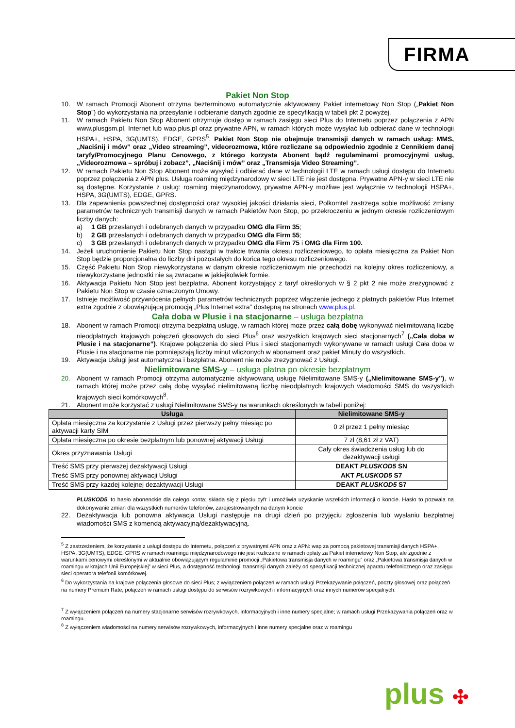FIRMA
Pakiet Non Stop
10. W ramach Promocji Abonent otrzyma bezterminowo automatycznie aktywowany Pakiet internetowy Non Stop („Pakiet Non Stop”) do wykorzystania na przesyłanie i odbieranie danych zgodnie ze specyfikacją w tabeli pkt 2 powyżej.
11. W ramach Pakietu Non Stop Abonent otrzymuje dostęp w ramach zasięgu sieci Plus do Internetu poprzez połączenia z APN www.plusgsm.pl, Internet lub wap.plus.pl oraz prywatne APN, w ramach których może wysyłać lub odbierać dane w technologii HSPA+, HSPA, 3G(UMTS), EDGE, GPRS<sup>5</sup>. Pakiet Non Stop nie obejmuje transmisji danych w ramach usług: MMS, „Naciśnij i mów” oraz „Video streaming”, videorozmowa, które rozliczane są odpowiednio zgodnie z Cennikiem danej taryfy/Promocyjnego Planu Cenowego, z którego korzysta Abonent bądź regulaminami promocyjnymi usług, „Videorozmowa – spróbuj i zobacz”, „Naciśnij i mów” oraz „Transmisja Video Streaming”.
12. W ramach Pakietu Non Stop Abonent może wysyłać i odbierać dane w technologii LTE w ramach usługi dostępu do Internetu poprzez połączenia z APN plus. Usługa roaming międzynarodowy w sieci LTE nie jest dostępna. Prywatne APN-y w sieci LTE nie są dostępne. Korzystanie z usług: roaming międzynarodowy, prywatne APN-y możliwe jest wyłącznie w technologii HSPA+, HSPA, 3G(UMTS), EDGE, GPRS.
13. Dla zapewnienia powszechnej dostępności oraz wysokiej jakości działania sieci, Polkomtel zastrzega sobie możliwość zmiany parametrów technicznych transmisji danych w ramach Pakietów Non Stop, po przekroczeniu w jednym okresie rozliczeniowym liczby danych:
a) 1 GB przesłanych i odebranych danych w przypadku OMG dla Firm 35;
b) 2 GB przesłanych i odebranych danych w przypadku OMG dla Firm 55;
c) 3 GB przesłanych i odebranych danych w przypadku OMG dla Firm 75 i OMG dla Firm 100.
14. Jeżeli uruchomienie Pakietu Non Stop nastąpi w trakcie trwania okresu rozliczeniowego, to opłata miesięczna za Pakiet Non Stop będzie proporcjonalna do liczby dni pozostałych do końca tego okresu rozliczeniowego.
15. Część Pakietu Non Stop niewykorzystana w danym okresie rozliczeniowym nie przechodzi na kolejny okres rozliczeniowy, a niewykorzystane jednostki nie są zwracane w jakiejkolwiek formie.
16. Aktywacja Pakietu Non Stop jest bezpłatna. Abonent korzystający z taryf określonych w § 2 pkt 2 nie może zrezygnować z Pakietu Non Stop w czasie oznaczonym Umowy.
17. Istnieje możliwość przywrócenia pełnych parametrów technicznych poprzez włączenie jednego z płatnych pakietów Plus Internet extra zgodnie z obowiązującą promocją „Plus Internet extra” dostępną na stronach www.plus.pl.
Cała doba w Plusie i na stacjonarne – usługa bezpłatna
18. Abonent w ramach Promocji otrzyma bezpłatną usługę, w ramach której może przez całą dobę wykonywać nielimitowaną liczbę nieodpłatnych krajowych połączeń głosowych do sieci Plus<sup>6</sup> oraz wszystkich krajowych sieci stacjonarnych<sup>7</sup> („Cała doba w Plusie i na stacjonarne”). Krajowe połączenia do sieci Plus i sieci stacjonarnych wykonywane w ramach usługi Cała doba w Plusie i na stacjonarne nie pomniejszają liczby minut wliczonych w abonament oraz pakiet Minuty do wszystkich.
19. Aktywacja Usługi jest automatyczna i bezpłatna. Abonent nie może zrezygnować z Usługi.
Nielimitowane SMS-y – usługa płatna po okresie bezpłatnym
20. Abonent w ramach Promocji otrzyma automatycznie aktywowaną usługę Nielimitowane SMS-y („Nielimitowane SMS-y”), w ramach której może przez całą dobę wysyłać nielimitowaną liczbę nieodpłatnych krajowych wiadomości SMS do wszystkich krajowych sieci komórkowych<sup>8</sup>.
21. Abonent może korzystać z usługi Nielimitowane SMS-y na warunkach określonych w tabeli poniżej:
| Usługa | Nielimitowane SMS-y |
| --- | --- |
| Opłata miesięczna za korzystanie z Usługi przez pierwszy pełny miesiąc po aktywacji karty SIM | 0 zł przez 1 pełny miesiąc |
| Opłata miesięczna po okresie bezpłatnym lub ponownej aktywacji Usługi | 7 zł (8,61 zł z VAT) |
| Okres przyznawania Usługi | Cały okres świadczenia usług lub do dezaktywacji usługi |
| Treść SMS przy pierwszej dezaktywacji Usługi | DEAKT PLUSKOD5 SN |
| Treść SMS przy ponownej aktywacji Usługi | AKT PLUSKOD5 S7 |
| Treść SMS przy każdej kolejnej dezaktywacji Usługi | DEAKT PLUSKOD5 S7 |
PLUSKOD5, to hasło abonenckie dla całego konta; składa się z pięciu cyfr i umożliwia uzyskanie wszelkich informacji o koncie. Hasło to pozwala na dokonywanie zmian dla wszystkich numerów telefonów, zarejestrowanych na danym koncie
22. Dezaktywacja lub ponowna aktywacja Usługi następuje na drugi dzień po przyjęciu zgłoszenia lub wysłaniu bezpłatnej wiadomości SMS z komendą aktywacyjną/dezaktywacyjną.
<sup>5</sup> Z zastrzeżeniem, że korzystanie z usługi dostępu do Internetu, połączeń z prywatnymi APN oraz z APN: wap za pomocą pakietowej transmisji danych HSPA+, HSPA, 3G(UMTS), EDGE, GPRS w ramach roamingu międzynarodowego nie jest rozliczane w ramach opłaty za Pakiet internetowy Non Stop, ale zgodnie z warunkami cenowymi określonymi w aktualnie obowiązującym regulaminie promocji „Pakietowa transmisja danych w roamingu” oraz „Pakietowa transmisja danych w roamingu w krajach Unii Europejskiej” w sieci Plus, a dostępność technologii transmisji danych zależy od specyfikacji technicznej aparatu telefonicznego oraz zasięgu sieci operatora telefonii komórkowej.
<sup>6</sup> Do wykorzystania na krajowe połączenia głosowe do sieci Plus; z wyłączeniem połączeń w ramach usługi Przekazywanie połączeń, poczty głosowej oraz połączeń na numery Premium Rate, połączeń w ramach usługi dostępu do serwisów rozrywkowych i informacyjnych oraz innych numerów specjalnych.
<sup>7</sup> Z wyłączeniem połączeń na numery stacjonarne serwisów rozrywkowych, informacyjnych i inne numery specjalne; w ramach usługi Przekazywania połączeń oraz w roamingu.
<sup>8</sup> Z wyłączeniem wiadomości na numery serwisów rozrywkowych, informacyjnych i inne numery specjalne oraz w roamingu
plus ✣